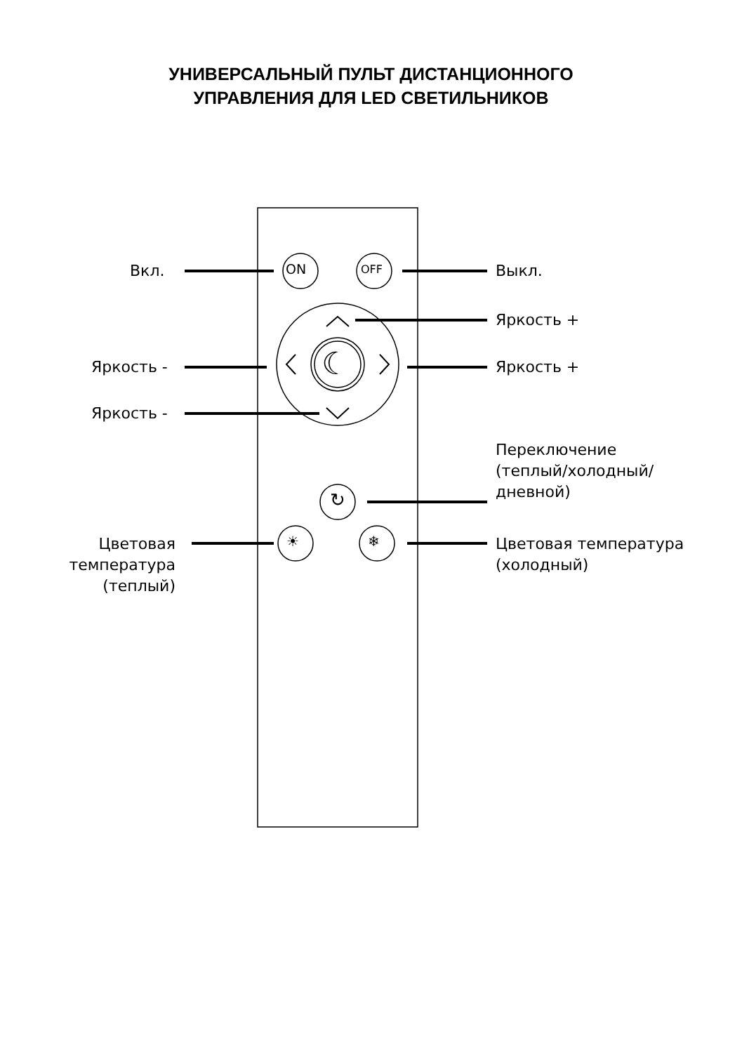УНИВЕРСАЛЬНЫЙ ПУЛЬТ ДИСТАНЦИОННОГО
УПРАВЛЕНИЯ ДЛЯ LED СВЕТИЛЬНИКОВ
ON OFF
☾
↻
☀ ❄
Вкл. Выкл.
Яркость +
Яркость - Яркость +
Яркость -
Переключение
(теплый/холодный/
дневной)
Цветовая
температура
(теплый)
Цветовая температура
(холодный)